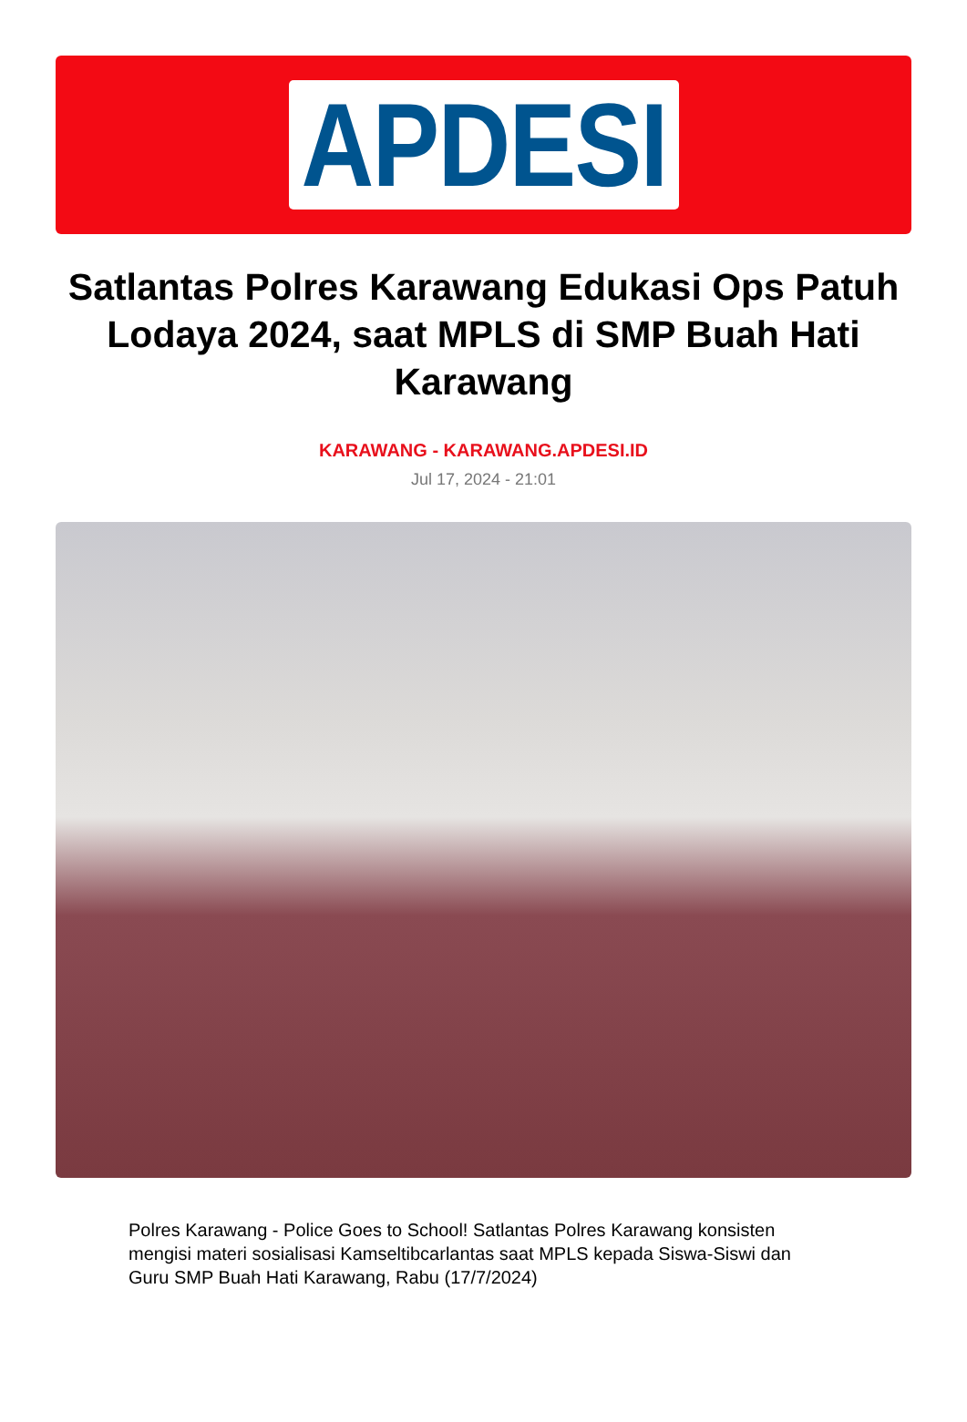APDESI
Satlantas Polres Karawang Edukasi Ops Patuh Lodaya 2024, saat MPLS di SMP Buah Hati Karawang
KARAWANG - KARAWANG.APDESI.ID
Jul 17, 2024 - 21:01
Polres Karawang - Police Goes to School! Satlantas Polres Karawang konsisten mengisi materi sosialisasi Kamseltibcarlantas saat MPLS kepada Siswa-Siswi dan Guru SMP Buah Hati Karawang, Rabu (17/7/2024)